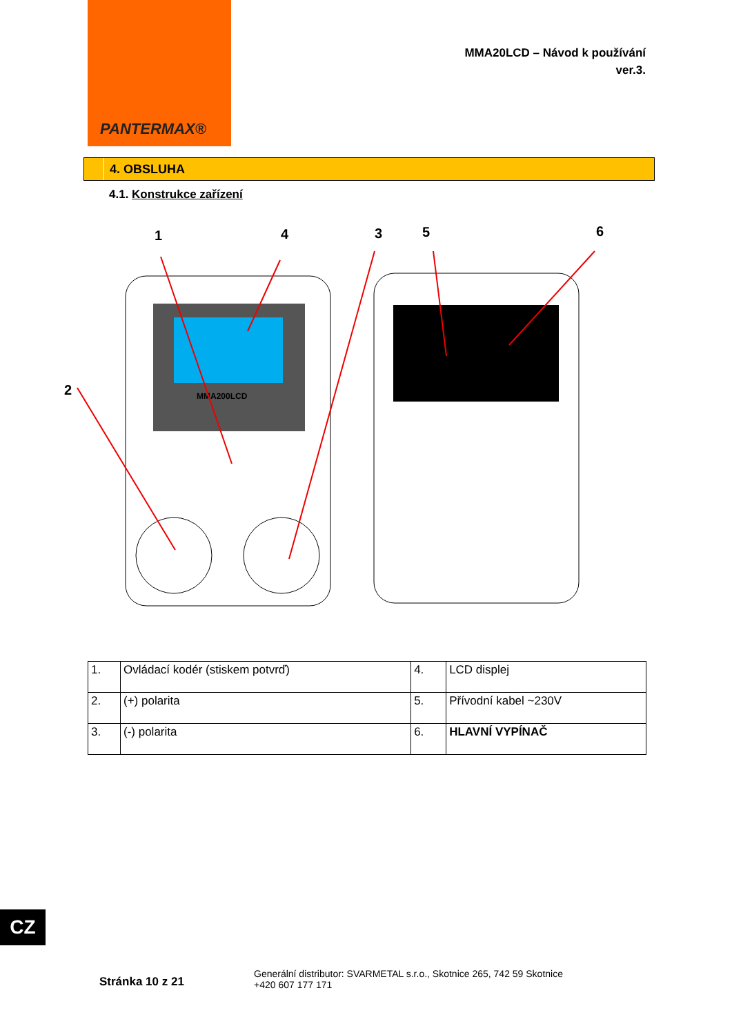PANTERMAX®
MMA20LCD – Návod k používání
ver.3.
4. OBSLUHA
4.1. Konstrukce zařízení
1
4
3
5
6
2
MMA200LCD
| 1. | Ovládací kodér (stiskem potvrď) | 4. | LCD displej |
| 2. | (+) polarita | 5. | Přívodní kabel ~230V |
| 3. | (-) polarita | 6. | HLAVNÍ VYPÍNAČ |
CZ
Stránka 10 z 21
Generální distributor: SVARMETAL s.r.o., Skotnice 265, 742 59 Skotnice
+420 607 177 171